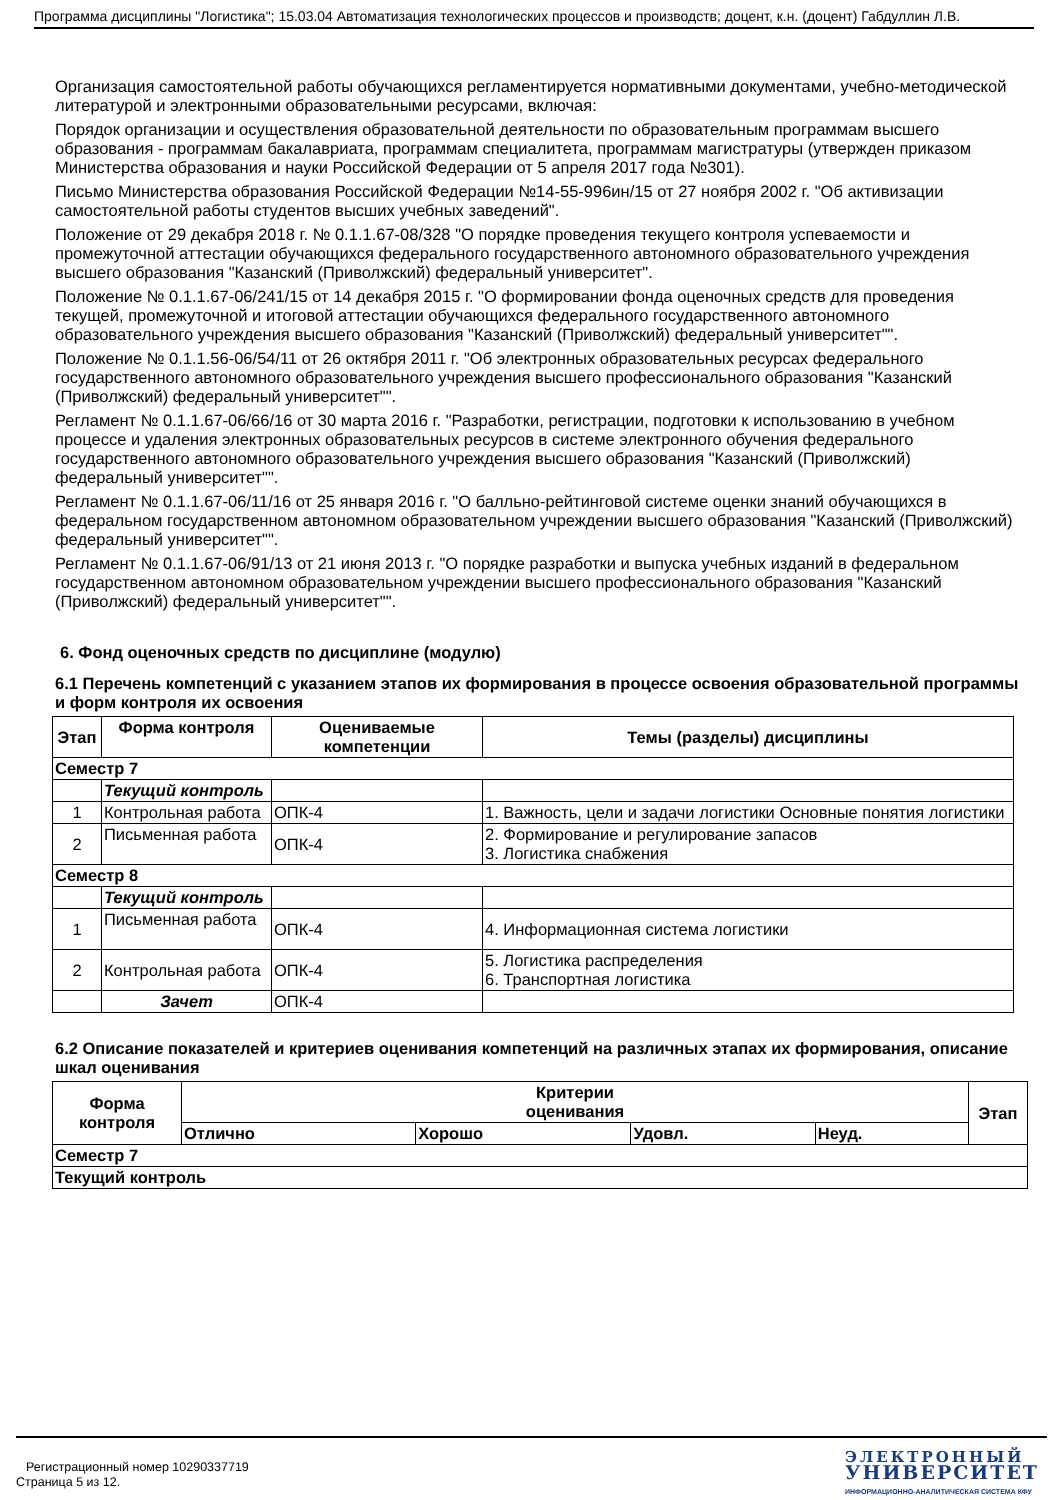Программа дисциплины "Логистика"; 15.03.04 Автоматизация технологических процессов и производств; доцент, к.н. (доцент) Габдуллин Л.В.
Организация самостоятельной работы обучающихся регламентируется нормативными документами, учебно-методической литературой и электронными образовательными ресурсами, включая:
Порядок организации и осуществления образовательной деятельности по образовательным программам высшего образования - программам бакалавриата, программам специалитета, программам магистратуры (утвержден приказом Министерства образования и науки Российской Федерации от 5 апреля 2017 года №301).
Письмо Министерства образования Российской Федерации №14-55-996ин/15 от 27 ноября 2002 г. "Об активизации самостоятельной работы студентов высших учебных заведений".
Положение от 29 декабря 2018 г. № 0.1.1.67-08/328 "О порядке проведения текущего контроля успеваемости и промежуточной аттестации обучающихся федерального государственного автономного образовательного учреждения высшего образования "Казанский (Приволжский) федеральный университет".
Положение № 0.1.1.67-06/241/15 от 14 декабря 2015 г. "О формировании фонда оценочных средств для проведения текущей, промежуточной и итоговой аттестации обучающихся федерального государственного автономного образовательного учреждения высшего образования "Казанский (Приволжский) федеральный университет"".
Положение № 0.1.1.56-06/54/11 от 26 октября 2011 г. "Об электронных образовательных ресурсах федерального государственного автономного образовательного учреждения высшего профессионального образования "Казанский (Приволжский) федеральный университет"".
Регламент № 0.1.1.67-06/66/16 от 30 марта 2016 г. "Разработки, регистрации, подготовки к использованию в учебном процессе и удаления электронных образовательных ресурсов в системе электронного обучения федерального государственного автономного образовательного учреждения высшего образования "Казанский (Приволжский) федеральный университет"".
Регламент № 0.1.1.67-06/11/16 от 25 января 2016 г. "О балльно-рейтинговой системе оценки знаний обучающихся в федеральном государственном автономном образовательном учреждении высшего образования "Казанский (Приволжский) федеральный университет"".
Регламент № 0.1.1.67-06/91/13 от 21 июня 2013 г. "О порядке разработки и выпуска учебных изданий в федеральном государственном автономном образовательном учреждении высшего профессионального образования "Казанский (Приволжский) федеральный университет"".
6. Фонд оценочных средств по дисциплине (модулю)
6.1 Перечень компетенций с указанием этапов их формирования в процессе освоения образовательной программы и форм контроля их освоения
| Этап | Форма контроля | Оцениваемые компетенции | Темы (разделы) дисциплины |
| --- | --- | --- | --- |
| Семестр 7 | | | |
| | Текущий контроль | | |
| 1 | Контрольная работа | ОПК-4 | 1. Важность, цели и задачи логистики Основные понятия логистики |
| 2 | Письменная работа | ОПК-4 | 2. Формирование и регулирование запасов 3. Логистика снабжения |
| Семестр 8 | | | |
| | Текущий контроль | | |
| 1 | Письменная работа | ОПК-4 | 4. Информационная система логистики |
| 2 | Контрольная работа | ОПК-4 | 5. Логистика распределения 6. Транспортная логистика |
| | Зачет | ОПК-4 | |
6.2 Описание показателей и критериев оценивания компетенций на различных этапах их формирования, описание шкал оценивания
| Форма контроля | Критерии оценивания | | | | Этап |
| --- | --- | --- | --- | --- | --- |
| | Отлично | Хорошо | Удовл. | Неуд. | |
| Семестр 7 | | | | | |
| Текущий контроль | | | | | |
Регистрационный номер 10290337719
Страница 5 из 12.
ЭЛЕКТРОННЫЙ
УНИВЕРСИТЕТ
ИНФОРМАЦИОННО-АНАЛИТИЧЕСКАЯ СИСТЕМА КФУ